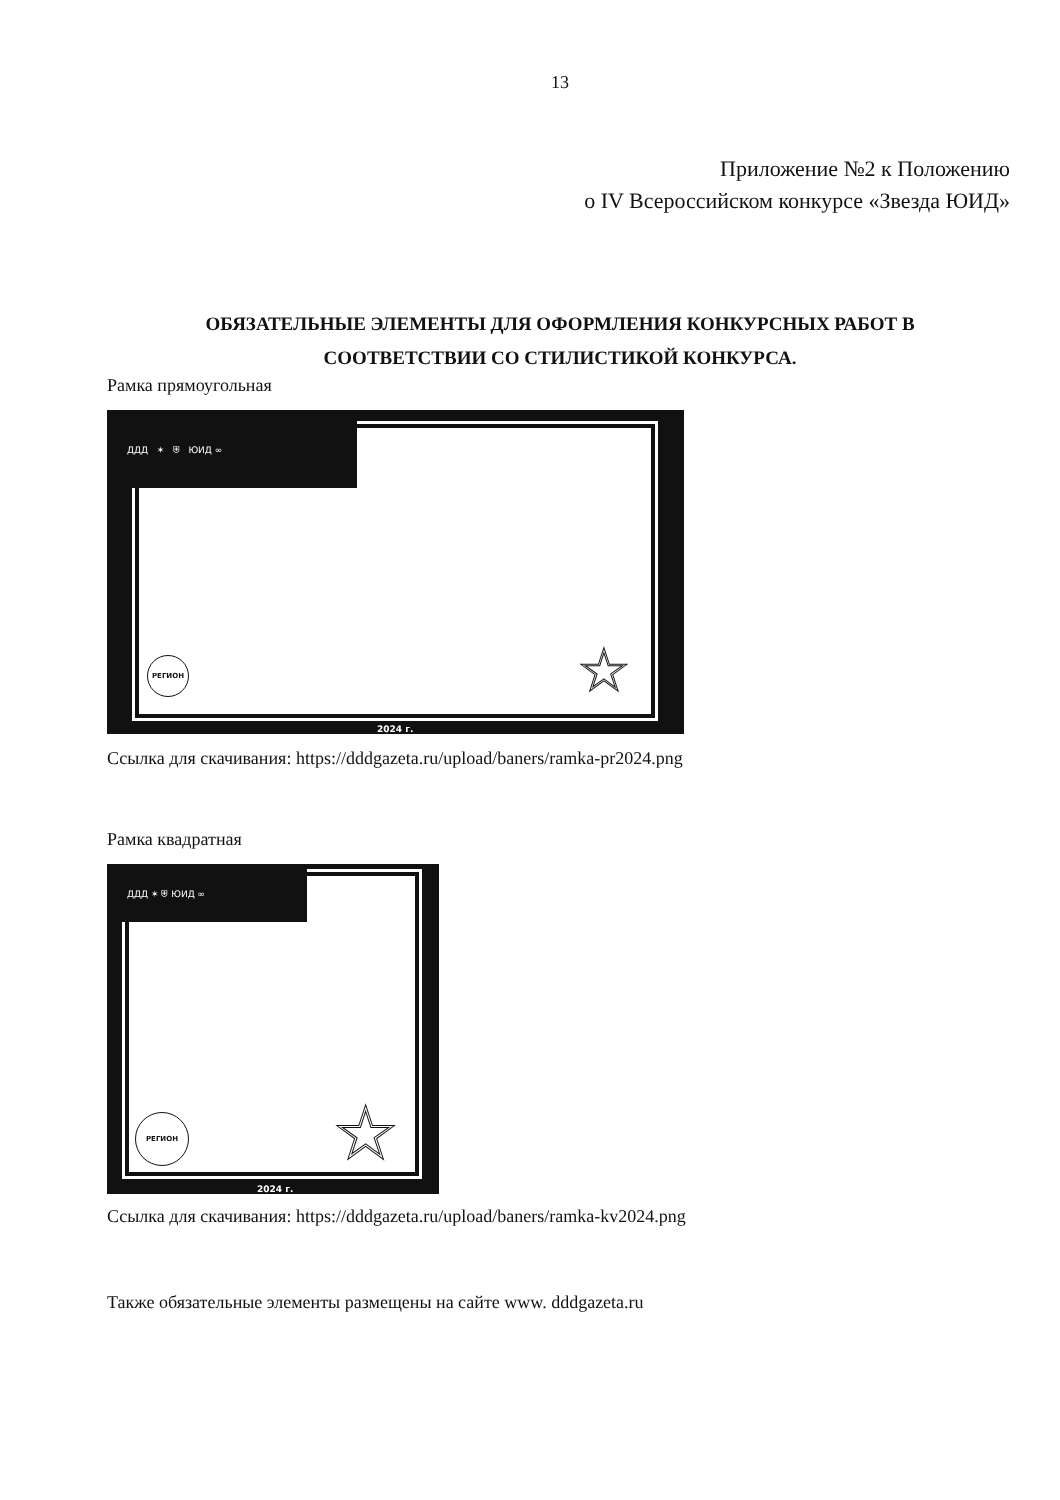13
Приложение №2 к Положению
о IV Всероссийском конкурсе «Звезда ЮИД»
ОБЯЗАТЕЛЬНЫЕ ЭЛЕМЕНТЫ ДЛЯ ОФОРМЛЕНИЯ КОНКУРСНЫХ РАБОТ В СООТВЕТСТВИИ СО СТИЛИСТИКОЙ КОНКУРСА.
Рамка прямоугольная
ДДД ✶ ⛨ ЮИД ∞
РЕГИОН ☆
2024 г.
Ссылка для скачивания: https://dddgazeta.ru/upload/baners/ramka-pr2024.png
Рамка квадратная
ДДД ✶ ⛨ ЮИД ∞
РЕГИОН ☆
2024 г.
Ссылка для скачивания: https://dddgazeta.ru/upload/baners/ramka-kv2024.png
Также обязательные элементы размещены на сайте www. dddgazeta.ru